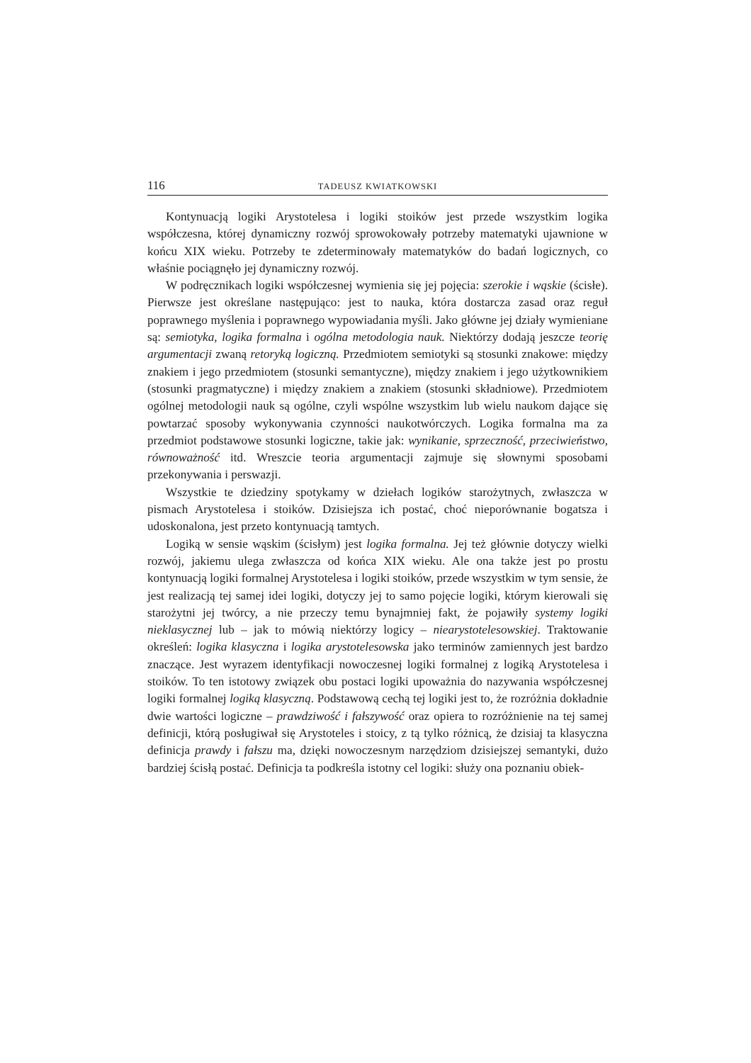116 TADEUSZ KWIATKOWSKI
Kontynuacją logiki Arystotelesa i logiki stoików jest przede wszystkim logika współczesna, której dynamiczny rozwój sprowokowały potrzeby matematyki ujawnione w końcu XIX wieku. Potrzeby te zdeterminowały matematyków do badań logicznych, co właśnie pociągnęło jej dynamiczny rozwój.
W podręcznikach logiki współczesnej wymienia się jej pojęcia: szerokie i wąskie (ścisłe). Pierwsze jest określane następująco: jest to nauka, która dostarcza zasad oraz reguł poprawnego myślenia i poprawnego wypowiadania myśli. Jako główne jej działy wymieniane są: semiotyka, logika formalna i ogólna metodologia nauk. Niektórzy dodają jeszcze teorię argumentacji zwaną retoryką logiczną. Przedmiotem semiotyki są stosunki znakowe: między znakiem i jego przedmiotem (stosunki semantyczne), między znakiem i jego użytkownikiem (stosunki pragmatyczne) i między znakiem a znakiem (stosunki składniowe). Przedmiotem ogólnej metodologii nauk są ogólne, czyli wspólne wszystkim lub wielu naukom dające się powtarzać sposoby wykonywania czynności naukotwórczych. Logika formalna ma za przedmiot podstawowe stosunki logiczne, takie jak: wynikanie, sprzeczność, przeciwieństwo, równoważność itd. Wreszcie teoria argumentacji zajmuje się słownymi sposobami przekonywania i perswazji.
Wszystkie te dziedziny spotykamy w dziełach logików starożytnych, zwłaszcza w pismach Arystotelesa i stoików. Dzisiejsza ich postać, choć nieporównanie bogatsza i udoskonalona, jest przeto kontynuacją tamtych.
Logiką w sensie wąskim (ścisłym) jest logika formalna. Jej też głównie dotyczy wielki rozwój, jakiemu ulega zwłaszcza od końca XIX wieku. Ale ona także jest po prostu kontynuacją logiki formalnej Arystotelesa i logiki stoików, przede wszystkim w tym sensie, że jest realizacją tej samej idei logiki, dotyczy jej to samo pojęcie logiki, którym kierowali się starożytni jej twórcy, a nie przeczy temu bynajmniej fakt, że pojawiły systemy logiki nieklasycznej lub – jak to mówią niektórzy logicy – niearystotelesowskiej. Traktowanie określeń: logika klasyczna i logika arystotelesowska jako terminów zamiennych jest bardzo znaczące. Jest wyrazem identyfikacji nowoczesnej logiki formalnej z logiką Arystotelesa i stoików. To ten istotowy związek obu postaci logiki upoważnia do nazywania współczesnej logiki formalnej logiką klasyczną. Podstawową cechą tej logiki jest to, że rozróżnia dokładnie dwie wartości logiczne – prawdziwość i fałszywość oraz opiera to rozróżnienie na tej samej definicji, którą posługiwał się Arystoteles i stoicy, z tą tylko różnicą, że dzisiaj ta klasyczna definicja prawdy i fałszu ma, dzięki nowoczesnym narzędziom dzisiejszej semantyki, dużo bardziej ścisłą postać. Definicja ta podkreśla istotny cel logiki: służy ona poznaniu obiek-